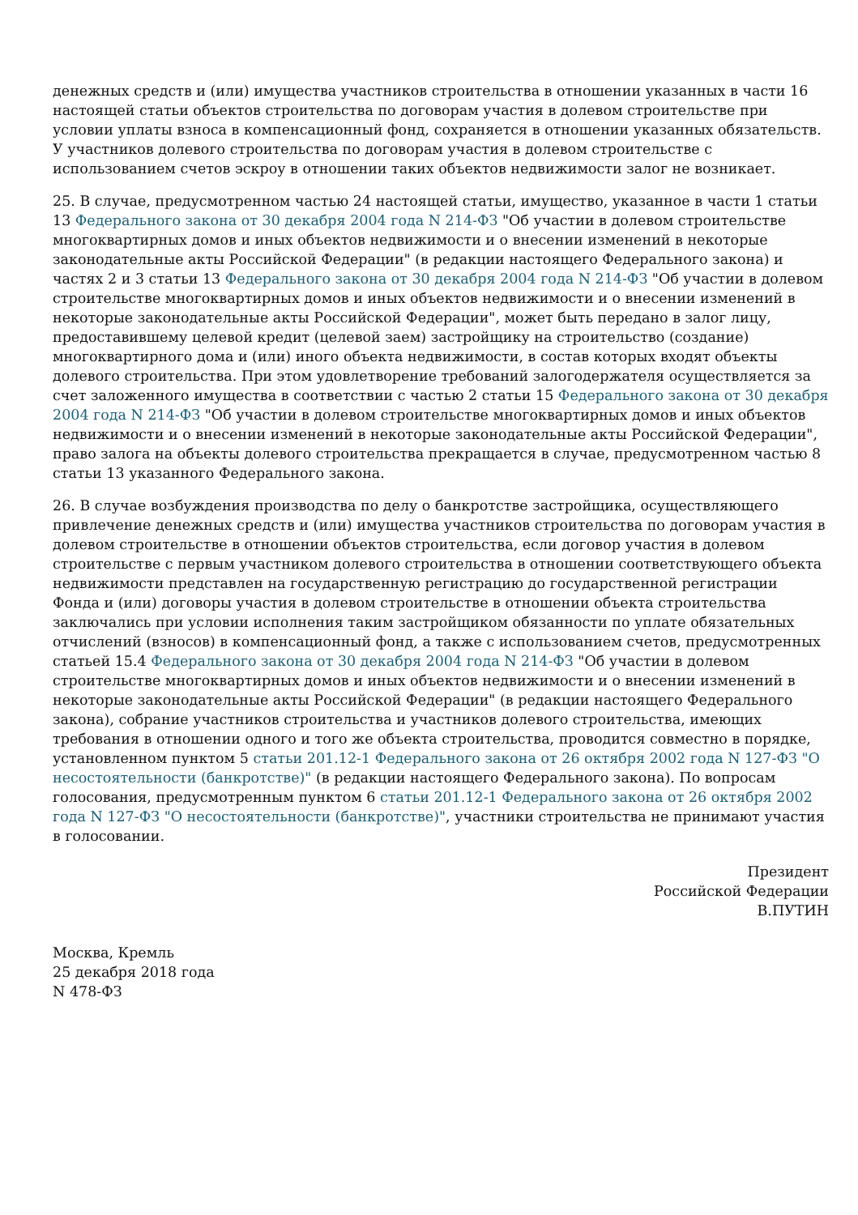денежных средств и (или) имущества участников строительства в отношении указанных в части 16 настоящей статьи объектов строительства по договорам участия в долевом строительстве при условии уплаты взноса в компенсационный фонд, сохраняется в отношении указанных обязательств. У участников долевого строительства по договорам участия в долевом строительстве с использованием счетов эскроу в отношении таких объектов недвижимости залог не возникает.
25. В случае, предусмотренном частью 24 настоящей статьи, имущество, указанное в части 1 статьи 13 Федерального закона от 30 декабря 2004 года N 214-ФЗ "Об участии в долевом строительстве многоквартирных домов и иных объектов недвижимости и о внесении изменений в некоторые законодательные акты Российской Федерации" (в редакции настоящего Федерального закона) и частях 2 и 3 статьи 13 Федерального закона от 30 декабря 2004 года N 214-ФЗ "Об участии в долевом строительстве многоквартирных домов и иных объектов недвижимости и о внесении изменений в некоторые законодательные акты Российской Федерации", может быть передано в залог лицу, предоставившему целевой кредит (целевой заем) застройщику на строительство (создание) многоквартирного дома и (или) иного объекта недвижимости, в состав которых входят объекты долевого строительства. При этом удовлетворение требований залогодержателя осуществляется за счет заложенного имущества в соответствии с частью 2 статьи 15 Федерального закона от 30 декабря 2004 года N 214-ФЗ "Об участии в долевом строительстве многоквартирных домов и иных объектов недвижимости и о внесении изменений в некоторые законодательные акты Российской Федерации", право залога на объекты долевого строительства прекращается в случае, предусмотренном частью 8 статьи 13 указанного Федерального закона.
26. В случае возбуждения производства по делу о банкротстве застройщика, осуществляющего привлечение денежных средств и (или) имущества участников строительства по договорам участия в долевом строительстве в отношении объектов строительства, если договор участия в долевом строительстве с первым участником долевого строительства в отношении соответствующего объекта недвижимости представлен на государственную регистрацию до государственной регистрации Фонда и (или) договоры участия в долевом строительстве в отношении объекта строительства заключались при условии исполнения таким застройщиком обязанности по уплате обязательных отчислений (взносов) в компенсационный фонд, а также с использованием счетов, предусмотренных статьей 15.4 Федерального закона от 30 декабря 2004 года N 214-ФЗ "Об участии в долевом строительстве многоквартирных домов и иных объектов недвижимости и о внесении изменений в некоторые законодательные акты Российской Федерации" (в редакции настоящего Федерального закона), собрание участников строительства и участников долевого строительства, имеющих требования в отношении одного и того же объекта строительства, проводится совместно в порядке, установленном пунктом 5 статьи 201.12-1 Федерального закона от 26 октября 2002 года N 127-ФЗ "О несостоятельности (банкротстве)" (в редакции настоящего Федерального закона). По вопросам голосования, предусмотренным пунктом 6 статьи 201.12-1 Федерального закона от 26 октября 2002 года N 127-ФЗ "О несостоятельности (банкротстве)", участники строительства не принимают участия в голосовании.
Президент
Российской Федерации
В.ПУТИН
Москва, Кремль
25 декабря 2018 года
N 478-ФЗ